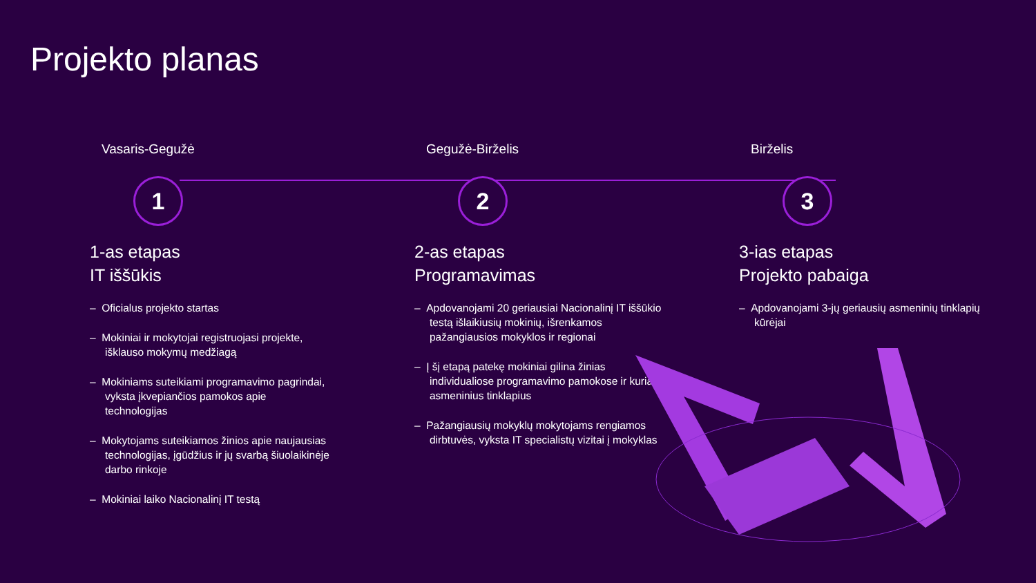Projekto planas
Vasaris-Gegužė
1
1-as etapas
IT iššūkis
– Oficialus projekto startas
– Mokiniai ir mokytojai registruojasi projekte, išklauso mokymų medžiagą
– Mokiniams suteikiami programavimo pagrindai, vyksta įkvepiančios pamokos apie technologijas
– Mokytojams suteikiamos žinios apie naujausias technologijas, įgūdžius ir jų svarbą šiuolaikinėje darbo rinkoje
– Mokiniai laiko Nacionalinį IT testą
Gegužė-Birželis
2
2-as etapas
Programavimas
– Apdovanojami 20 geriausiai Nacionalinį IT iššūkio testą išlaikiusių mokinių, išrenkamos pažangiausios mokyklos ir regionai
– Į šį etapą patekę mokiniai gilina žinias individualiose programavimo pamokose ir kuria asmeninius tinklapius
– Pažangiausių mokyklų mokytojams rengiamos dirbtuvės, vyksta IT specialistų vizitai į mokyklas
Birželis
3
3-ias etapas
Projekto pabaiga
– Apdovanojami 3-jų geriausių asmeninių tinklapių kūrėjai